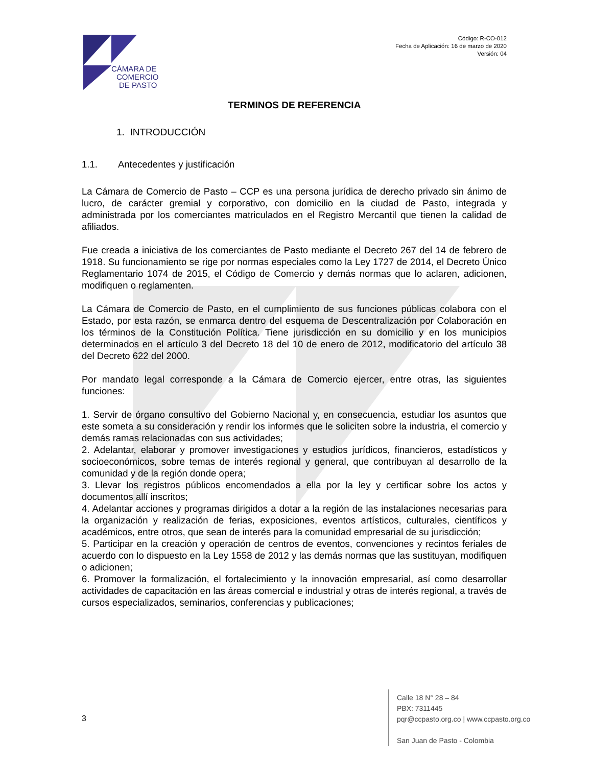CÁMARA DE
COMERCIO
DE PASTO
Código: R-CO-012
Fecha de Aplicación: 16 de marzo de 2020
Versión: 04
TERMINOS DE REFERENCIA
1. INTRODUCCIÓN
1.1. Antecedentes y justificación
La Cámara de Comercio de Pasto – CCP es una persona jurídica de derecho privado sin ánimo de lucro, de carácter gremial y corporativo, con domicilio en la ciudad de Pasto, integrada y administrada por los comerciantes matriculados en el Registro Mercantil que tienen la calidad de afiliados.
Fue creada a iniciativa de los comerciantes de Pasto mediante el Decreto 267 del 14 de febrero de 1918. Su funcionamiento se rige por normas especiales como la Ley 1727 de 2014, el Decreto Único Reglamentario 1074 de 2015, el Código de Comercio y demás normas que lo aclaren, adicionen, modifiquen o reglamenten.
La Cámara de Comercio de Pasto, en el cumplimiento de sus funciones públicas colabora con el Estado, por esta razón, se enmarca dentro del esquema de Descentralización por Colaboración en los términos de la Constitución Política. Tiene jurisdicción en su domicilio y en los municipios determinados en el artículo 3 del Decreto 18 del 10 de enero de 2012, modificatorio del artículo 38 del Decreto 622 del 2000.
Por mandato legal corresponde a la Cámara de Comercio ejercer, entre otras, las siguientes funciones:
1. Servir de órgano consultivo del Gobierno Nacional y, en consecuencia, estudiar los asuntos que este someta a su consideración y rendir los informes que le soliciten sobre la industria, el comercio y demás ramas relacionadas con sus actividades;
2. Adelantar, elaborar y promover investigaciones y estudios jurídicos, financieros, estadísticos y socioeconómicos, sobre temas de interés regional y general, que contribuyan al desarrollo de la comunidad y de la región donde opera;
3. Llevar los registros públicos encomendados a ella por la ley y certificar sobre los actos y documentos allí inscritos;
4. Adelantar acciones y programas dirigidos a dotar a la región de las instalaciones necesarias para la organización y realización de ferias, exposiciones, eventos artísticos, culturales, científicos y académicos, entre otros, que sean de interés para la comunidad empresarial de su jurisdicción;
5. Participar en la creación y operación de centros de eventos, convenciones y recintos feriales de acuerdo con lo dispuesto en la Ley 1558 de 2012 y las demás normas que las sustituyan, modifiquen o adicionen;
6. Promover la formalización, el fortalecimiento y la innovación empresarial, así como desarrollar actividades de capacitación en las áreas comercial e industrial y otras de interés regional, a través de cursos especializados, seminarios, conferencias y publicaciones;
3
Calle 18 N° 28 – 84
PBX: 7311445
pqr@ccpasto.org.co | www.ccpasto.org.co
San Juan de Pasto - Colombia